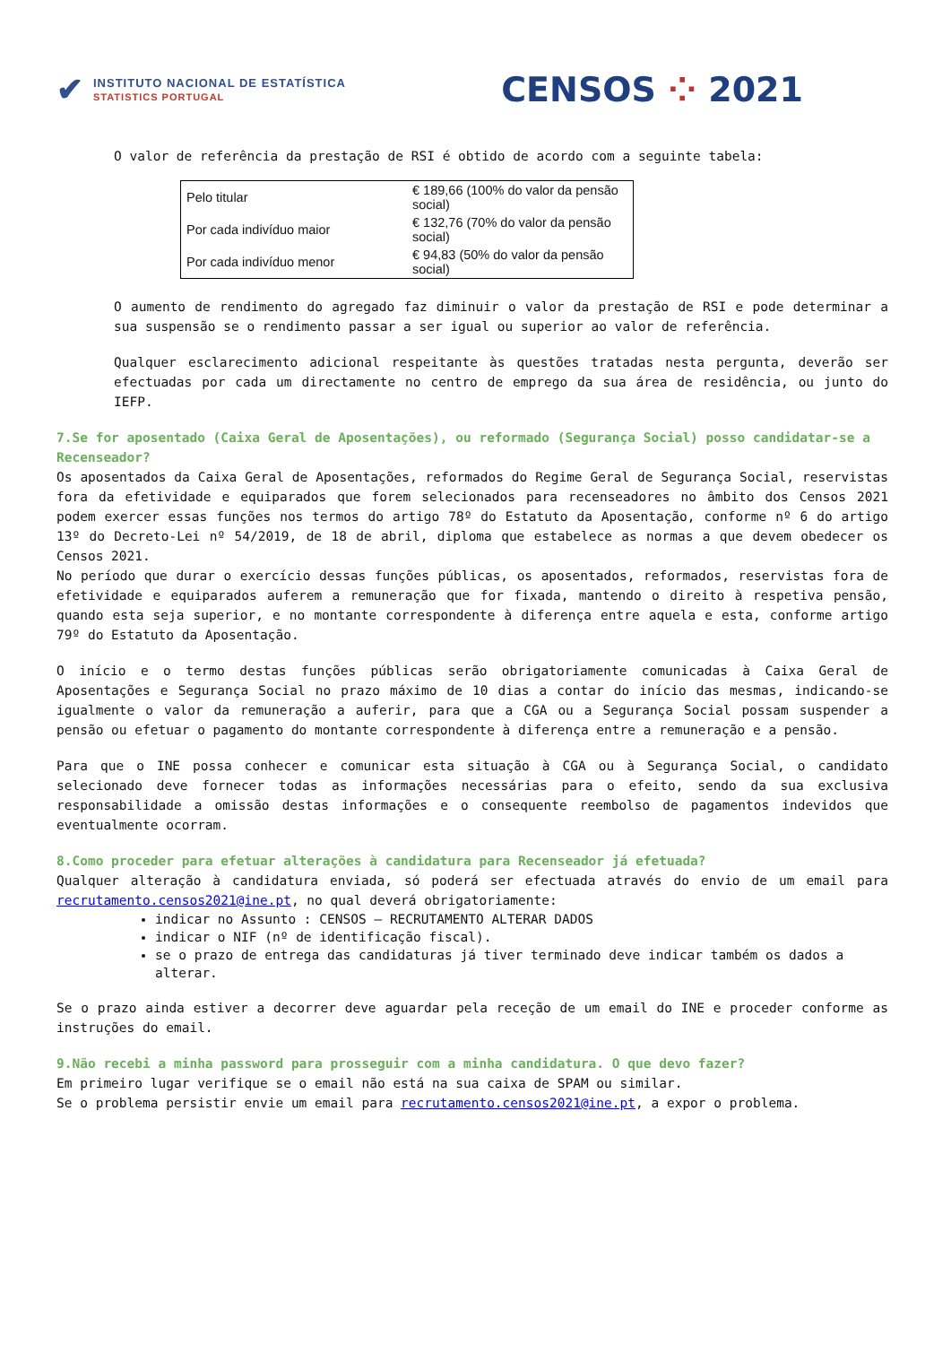✔
INSTITUTO NACIONAL DE ESTATÍSTICA
STATISTICS PORTUGAL
CENSOS ⁘ 2021
O valor de referência da prestação de RSI é obtido de acordo com a seguinte tabela:
| Pelo titular | € 189,66 (100% do valor da pensão social) |
| Por cada indivíduo maior | € 132,76 (70% do valor da pensão social) |
| Por cada indivíduo menor | € 94,83 (50% do valor da pensão social) |
O aumento de rendimento do agregado faz diminuir o valor da prestação de RSI e pode determinar a sua suspensão se o rendimento passar a ser igual ou superior ao valor de referência.
Qualquer esclarecimento adicional respeitante às questões tratadas nesta pergunta, deverão ser efectuadas por cada um directamente no centro de emprego da sua área de residência, ou junto do IEFP.
7.Se for aposentado (Caixa Geral de Aposentações), ou reformado (Segurança Social) posso candidatar-se a Recenseador?
Os aposentados da Caixa Geral de Aposentações, reformados do Regime Geral de Segurança Social, reservistas fora da efetividade e equiparados que forem selecionados para recenseadores no âmbito dos Censos 2021 podem exercer essas funções nos termos do artigo 78º do Estatuto da Aposentação, conforme nº 6 do artigo 13º do Decreto-Lei nº 54/2019, de 18 de abril, diploma que estabelece as normas a que devem obedecer os Censos 2021.
No período que durar o exercício dessas funções públicas, os aposentados, reformados, reservistas fora de efetividade e equiparados auferem a remuneração que for fixada, mantendo o direito à respetiva pensão, quando esta seja superior, e no montante correspondente à diferença entre aquela e esta, conforme artigo 79º do Estatuto da Aposentação.
O início e o termo destas funções públicas serão obrigatoriamente comunicadas à Caixa Geral de Aposentações e Segurança Social no prazo máximo de 10 dias a contar do início das mesmas, indicando-se igualmente o valor da remuneração a auferir, para que a CGA ou a Segurança Social possam suspender a pensão ou efetuar o pagamento do montante correspondente à diferença entre a remuneração e a pensão.
Para que o INE possa conhecer e comunicar esta situação à CGA ou à Segurança Social, o candidato selecionado deve fornecer todas as informações necessárias para o efeito, sendo da sua exclusiva responsabilidade a omissão destas informações e o consequente reembolso de pagamentos indevidos que eventualmente ocorram.
8.Como proceder para efetuar alterações à candidatura para Recenseador já efetuada?
Qualquer alteração à candidatura enviada, só poderá ser efectuada através do envio de um email para recrutamento.censos2021@ine.pt, no qual deverá obrigatoriamente:
indicar no Assunto : CENSOS – RECRUTAMENTO ALTERAR DADOS
indicar o NIF (nº de identificação fiscal).
se o prazo de entrega das candidaturas já tiver terminado deve indicar também os dados a alterar.
Se o prazo ainda estiver a decorrer deve aguardar pela receção de um email do INE e proceder conforme as instruções do email.
9.Não recebi a minha password para prosseguir com a minha candidatura. O que devo fazer?
Em primeiro lugar verifique se o email não está na sua caixa de SPAM ou similar.
Se o problema persistir envie um email para recrutamento.censos2021@ine.pt, a expor o problema.